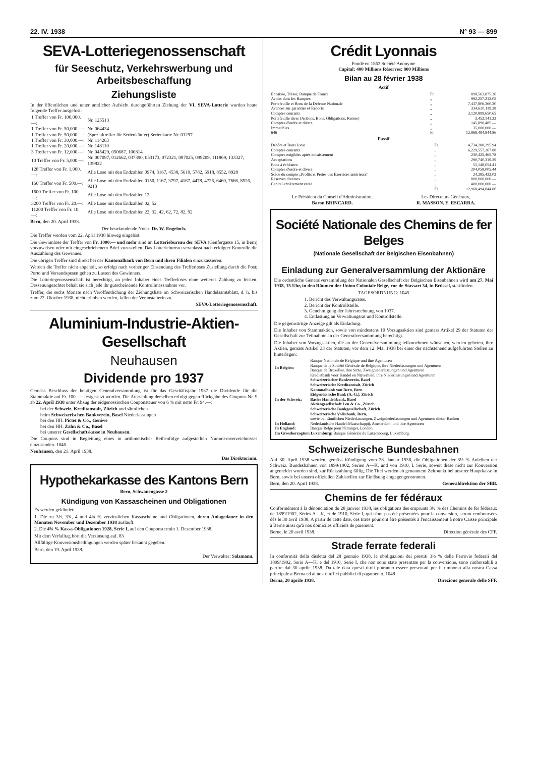22. IV. 1938 N° 93 — 899
SEVA-Lotteriegenossenschaft
für Seeschutz, Verkehrswerbung und Arbeitsbeschaffung
Ziehungsliste
In der öffentlichen und unter amtlicher Aufsicht durchgeführten Ziehung der VI. SEVA-Lotterie wurden heute folgende Treffer ausgelost:
| 1 Treffer von Fr. 100,000.—: | Nr. 125513 |
| 1 Treffer von Fr. 50,000.—: | Nr. 064434 |
| 1 Treffer von Fr. 50,000.—: | (Spezialtreffer für Serienkäufer) Serienkarte Nr. 01297 |
| 1 Treffer von Fr. 30,000.—: | Nr. 114263 |
| 1 Treffer von Fr. 20,000.—: | Nr. 148110 |
| 3 Treffer von Fr. 12,000.—: | Nr. 045429, 050687, 100814 |
| 10 Treffer von Fr. 5,000.—: | Nr. 007097, 012662, 037390, 053173, 072321, 087025, 099209, 111869, 133327, 139822 |
| 128 Treffer von Fr. 1,000.—: | Alle Lose mit den Endzahlen 0974, 3167, 4538, 5610, 5782, 6918, 8552, 8928 |
| 160 Treffer von Fr. 500.—: | Alle Lose mit den Endzahlen 0150, 1167, 3797, 4167, 4478, 4726, 6460, 7666, 8526, 9213 |
| 1600 Treffer von Fr. 100.—: | Alle Lose mit den Endzahlen 12 |
| 3200 Treffer von Fr. 20.—: | Alle Lose mit den Endzahlen 02, 52 |
| 11200 Treffer von Fr. 10.—: | Alle Lose mit den Endzahlen 22, 32, 42, 62, 72, 82, 92 |
Bern, den 20. April 1938.
Der beurkundende Notar: Dr. W. Engeloch.
Die Treffer werden vom 22. April 1938 hinweg eingelöst.
Die Gewinnlose der Treffer von Fr. 1000.— und mehr sind im Lotteriebureau der SEVA (Genfergasse 15, in Bern) vorzuweisen oder mit eingeschriebenem Brief zuzustellen. Das Lotteriebureau veranlasst nach erfolgter Kontrolle die Auszahlung des Gewinnes.
Die übrigen Treffer sind direkt bei der Kantonalbank von Bern und ihren Filialen einzukassieren.
Werden die Treffer nicht abgeholt, so erfolgt nach vorheriger Einsendung des Trefferloses Zustellung durch die Post; Porto und Versandspesen gehen zu Lasten des Gewinners.
Die Lotteriegenossenschaft ist berechtigt, an jeden Inhaber eines Trefferloses ohne weiteres Zahlung zu leisten. Dessenungeachtet behält sie sich jede ihr gutscheinende Kontrollmassnahme vor.
Treffer, die sechs Monate nach Veröffentlichung der Ziehungsliste im Schweizerischen Handelsamtsblatt, d. h. bis zum 22. Oktober 1938, nicht erhoben werden, fallen der Veranstalterin zu.
SEVA-Lotteriegenossenschaft.
Aluminium-Industrie-Aktien-Gesellschaft
Neuhausen
Dividende pro 1937
Gemäss Beschluss der heutigen Generalversammlung ist für das Geschäftsjahr 1937 die Dividende für die Stammaktie auf Fr. 100. — festgesetzt worden. Die Auszahlung derselben erfolgt gegen Rückgabe des Coupons Nr. 9 ab 22. April 1938 unter Abzug der eidgenössischen Couponsteuer von 6 % mit netto Fr. 94.—:
bei der Schweiz. Kreditanstalt, Zürich und sämtlichen
beim Schweizerischen Bankverein, Basel Niederlassungen
bei den HH. Pictet & Co., Genève
bei den HH. Zahn & Co., Basel
bei unserer Gesellschaftskasse in Neuhausen.
Die Coupons sind in Begleitung eines in arithmetischer Reihenfolge aufgestellten Nummernverzeichnisses einzusenden. 1046
Neuhausen, den 21. April 1938.
Das Direktorium.
Hypothekarkasse des Kantons Bern
Bern, Schwanengasse 2
Kündigung von Kassascheinen und Obligationen
Es werden gekündet:
1. Die zu 3½, 3¾, 4 und 4¼ % verzinslichen Kassascheine und Obligationen, deren Anlagedauer in den Monaten November und Dezember 1938 ausläuft.
2. Die 4¾ % Kassa-Obligationen 1928, Serie I, auf den Couponstermin 1. Dezember 1938.
Mit dem Verfalltag hört die Verzinsung auf. 83
Allfällige Konversionsbedingungen werden später bekannt gegeben.
Bern, den 19. April 1938.
Der Verwalter: Salzmann.
Crédit Lyonnais
Fondé en 1863 Société Anonyme
Capital: 400 Millions Réserves: 800 Millions
Bilan au 28 février 1938
Actif
| Encaisse, Trésor, Banque de France | Fr. | 898,563,875.36 |
| Avoirs dans les Banques | „ | 992,257,213.05 |
| Portefeuille et Bons de la Défense Nationale | „ | 7,437,806,360.30 |
| Avances sur garanties et Reports | „ | 334,620,119.28 |
| Comptes courants | „ | 3,120,899,650.65 |
| Portefeuille titres (Actions, Bons, Obligations, Rentes) | „ | 3,452,141.22 |
| Comptes d'ordre et divers | „ | 145,890,485.— |
| Immeubles | „ | 35,000,000.— |
| 646 | Fr. | 12,968,494,844.86 |
Passif
| Dépôts et Bons à vue | Fr. | 4,734,280,295.94 |
| Comptes courants | „ | 6,229,557,267.88 |
| Comptes exigibles après encaissement | „ | 230,425,465.78 |
| Acceptations | „ | 290,740,319.39 |
| Bons à échéance | „ | 55,148,054.41 |
| Comptes d'ordre et divers | „ | 204,058,005.44 |
| Solde du compte „Profits et Pertes des Exercices antérieurs" | „ | 24,285,432.02 |
| Réserves diverses | „ | 800,000,000.— |
| Capital entièrement versé | „ | 400,000,000.— |
| | Fr. | 12,968,494,844.86 |
Le Président du Conseil d'Administration,
Baron BRINCARD. Les Directeurs Généraux,
R. MASSON. E. ESCARRA.
Société Nationale des Chemins de fer Belges
(Nationale Gesellschaft der Belgischen Eisenbahnen)
Einladung zur Generalversammlung der Aktionäre
Die ordentliche Generalversammlung der Nationalen Gesellschaft der Belgischen Eisenbahnen wird am 27. Mai 1938, 15 Uhr, in den Räumen der Union Coloniale Belge, rue de Stassart 34, in Brüssel, stattfinden.
TAGESORDNUNG: 1045
1. Bericht des Verwaltungsrates.
2. Bericht der Kontrollstelle.
3. Genehmigung der Jahresrechnung von 1937.
4. Entlastung an Verwaltungsrat und Kontrollstelle.
Die gegenwärtige Anzeige gilt als Einladung.
Die Inhaber von Stammaktien, sowie von mindestens 10 Vorzugsaktien sind gemäss Artikel 29 der Statuten der Gesellschaft zur Teilnahme an der Generalversammlung berechtigt.
Die Inhaber von Vorzugsaktien, die an der Generalversammlung teilzunehmen wünschen, werden gebeten, ihre Aktien, gemäss Artikel 33 der Statuten, vor dem 12. Mai 1938 bei einer der nachstehend aufgeführten Stellen zu hinterlegen:
| In Belgien: | Banque Nationale de Belgique und ihre Agenturen Banque de la Société Générale de Belgique, ihre Niederlassungen und Agenturen Banque de Bruxelles, ihre Sitze, Zweigniederlassungen und Agenturen Kredietbank voor Handel en Nijverheid, ihre Niederlassungen und Agenturen |
| In der Schweiz: | Schweizerischer Bankverein, Basel Schweizerische Kreditanstalt, Zürich Kantonalbank von Bern, Bern Eidgenössische Bank (A.-G.), Zürich Basler Handelsbank, Basel Aktiengesellschaft Leu & Co., Zürich Schweizerische Bankgesellschaft, Zürich Schweizerische Volksbank, Bern, sowie bei sämtlichen Niederlassungen, Zweigniederlassungen und Agenturen dieser Banken |
| In Holland: | Nederlandsche Handel-Maatschappij, Amsterdam, und ihre Agenturen |
| In England: | Banque Belge pour l'Etranger, London |
| Im Grossherzogtum Luxemburg: Banque Générale du Luxembourg, Luxemburg. | |
Schweizerische Bundesbahnen
Auf 30. April 1938 werden, gemäss Kündigung vom 28. Januar 1938, die Obligationen der 3½ % Anleihen der Schweiz. Bundesbahnen von 1899/1902, Serien A—K, und von 1910, I. Serie, soweit diese nicht zur Konversion angemeldet worden sind, zur Rückzahlung fällig. Die Titel werden ab genanntem Zeitpunkt bei unserer Hauptkasse in Bern, sowie bei unsern offiziellen Zahlstellen zur Einlösung entgegengenommen.
Bern, den 20. April 1938. Generaldirektion der SBB.
Chemins de fer fédéraux
Conformément à la dénonciation du 28 janvier 1938, les obligations des emprunts 3½ % des Chemins de fer fédéraux de 1899/1902, Séries A—K, et de 1910, Série I, qui n'ont pas été présentées pour la conversion, seront remboursées dès le 30 avril 1938. A partir de cette date, ces titres pourront être présentés à l'encaissement à notre Caisse principale à Berne ainsi qu'à nos domiciles officiels de paiement.
Berne, le 20 avril 1938. Direction générale des CFF.
Strade ferrate federali
In conformità della disdetta del 28 gennaio 1938, le obbligazioni dei prestiti 3½ % delle Ferrovie federali del 1899/1902, Serie A—K, e del 1910, Serie I, che non sono state presentate per la conversione, sono rimborsabili a partire dal 30 aprile 1938. Da tale data questi titoli potranno essere presentati per il rimborso alla nostra Cassa principale a Berna ed ai nostri uffici pubblici di pagamento. 1048
Berna, 20 aprile 1938. Direzione generale delle SFF.